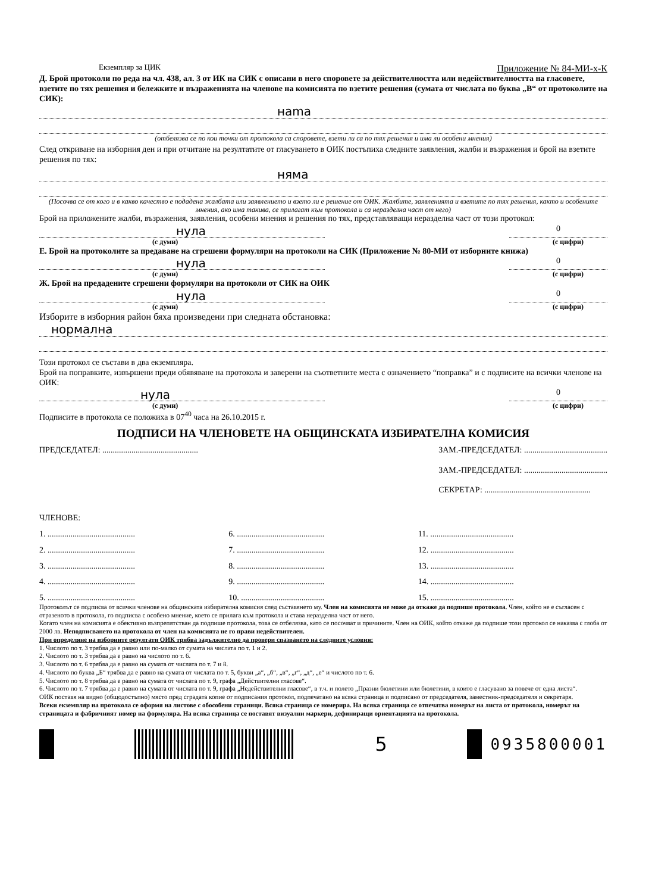Екземпляр за ЦИК Приложение № 84-МИ-х-К
Д. Брой протоколи по реда на чл. 438, ал. 3 от ИК на СИК с описани в него споровете за действителността или недействителността на гласовете, взетите по тях решения и бележките и възраженията на членове на комисията по взетите решения (сумата от числата по буква „В“ от протоколите на СИК):
нama
(отбелязва се по кои точки от протокола са споровете, взети ли са по тях решения и има ли особени мнения)
След откриване на изборния ден и при отчитане на резултатите от гласуването в ОИК постъпиха следните заявления, жалби и възражения и брой на взетите решения по тях:
няма
(Посочва се от кого и в какво качество е подадена жалбата или заявлението и взето ли е решение от ОИК. Жалбите, заявленията и взетите по тях решения, както и особените мнения, ако има такива, се прилагат към протокола и са неразделна част от него)
Брой на приложените жалби, възражения, заявления, особени мнения и решения по тях, представляващи неразделна част от този протокол:
нула
0
(с думи) (с цифри)
Е. Брой на протоколите за предаване на сгрешени формуляри на протоколи на СИК (Приложение № 80-МИ от изборните книжа)
нула
0
(с думи) (с цифри)
Ж. Брой на предадените сгрешени формуляри на протоколи от СИК на ОИК
нула
0
(с думи) (с цифри)
Изборите в изборния район бяха произведени при следната обстановка:
нормална
Този протокол се състави в два екземпляра.
Брой на поправките, извършени преди обявяване на протокола и заверени на съответните места с означението “поправка” и с подписите на всички членове на ОИК:
нула
0
(с думи) (с цифри)
Подписите в протокола се положиха в 07<sup>40</sup> часа на 26.10.2015 г.
ПОДПИСИ НА ЧЛЕНОВЕТЕ НА ОБЩИНСКАТА ИЗБИРАТЕЛНА КОМИСИЯ
ПРЕДСЕДАТЕЛ: ..............................................
ЗАМ.-ПРЕДСЕДАТЕЛ: ........................................
ЗАМ.-ПРЕДСЕДАТЕЛ: ........................................
СЕКРЕТАР: ...................................................
ЧЛЕНОВЕ:
1. .......................................... 6. .......................................... 11. ........................................ 2. .......................................... 7. .......................................... 12. ........................................ 3. .......................................... 8. .......................................... 13. ........................................ 4. .......................................... 9. .......................................... 14. ........................................ 5. .......................................... 10. ........................................ 15. ........................................
Протоколът се подписва от всички членове на общинската избирателна комисия след съставянето му. Член на комисията не може да откаже да подпише протокола. Член, който не е съгласен с отразеното в протокола, го подписва с особено мнение, което се прилага към протокола и става неразделна част от него.
Когато член на комисията е обективно възпрепятстван да подпише протокола, това се отбелязва, като се посочват и причините. Член на ОИК, който откаже да подпише този протокол се наказва с глоба от 2000 лв. Неподписването на протокола от член на комисията не го прави недействителен.
При определяне на изборните резултати ОИК трябва задължително да провери спазването на следните условия:
1. Числото по т. 3 трябва да е равно или по-малко от сумата на числата по т. 1 и 2.
2. Числото по т. 3 трябва да е равно на числото по т. 6.
3. Числото по т. 6 трябва да е равно на сумата от числата по т. 7 и 8.
4. Числото по буква „Б“ трябва да е равно на сумата от числата по т. 5, букви „а“, „б“, „в“, „г“, „д“, „е“ и числото по т. 6.
5. Числото по т. 8 трябва да е равно на сумата от числата по т. 9, графа „Действителни гласове“.
6. Числото по т. 7 трябва да е равно на сумата от числата по т. 9, графа „Недействителни гласове“, в т.ч. и полето „Празни бюлетини или бюлетини, в които е гласувано за повече от една листа“.
ОИК поставя на видно (общодостъпно) място пред сградата копие от подписания протокол, подпечатано на всяка страница и подписано от председателя, заместник-председателя и секретаря.
Всеки екземпляр на протокола се оформя на листове с обособени страници. Всяка страница се номерира. На всяка страница се отпечатва номерът на листа от протокола, номерът на страницата и фабричният номер на формуляра. На всяка страница се поставят визуални маркери, дефиниращи ориентацията на протокола.
5
0935800001